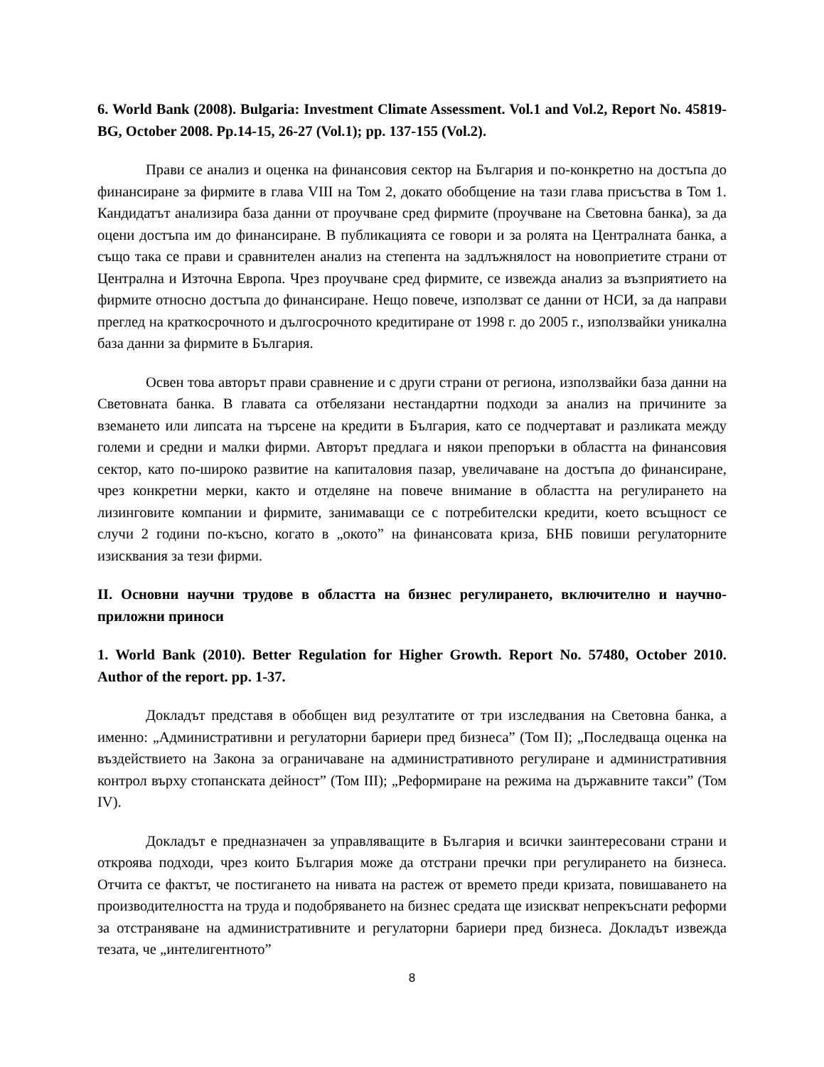6. World Bank (2008). Bulgaria: Investment Climate Assessment. Vol.1 and Vol.2, Report No. 45819-BG, October 2008. Pp.14-15, 26-27 (Vol.1); pp. 137-155 (Vol.2).
Прави се анализ и оценка на финансовия сектор на България и по-конкретно на достъпа до финансиране за фирмите в глава VIII на Том 2, докато обобщение на тази глава присъства в Том 1. Кандидатът анализира база данни от проучване сред фирмите (проучване на Световна банка), за да оцени достъпа им до финансиране. В публикацията се говори и за ролята на Централната банка, а също така се прави и сравнителен анализ на степента на задлъжнялост на новоприетите страни от Централна и Източна Европа. Чрез проучване сред фирмите, се извежда анализ за възприятието на фирмите относно достъпа до финансиране. Нещо повече, използват се данни от НСИ, за да направи преглед на краткосрочното и дългосрочното кредитиране от 1998 г. до 2005 г., използвайки уникална база данни за фирмите в България.
Освен това авторът прави сравнение и с други страни от региона, използвайки база данни на Световната банка. В главата са отбелязани нестандартни подходи за анализ на причините за вземането или липсата на търсене на кредити в България, като се подчертават и разликата между големи и средни и малки фирми. Авторът предлага и някои препоръки в областта на финансовия сектор, като по-широко развитие на капиталовия пазар, увеличаване на достъпа до финансиране, чрез конкретни мерки, както и отделяне на повече внимание в областта на регулирането на лизинговите компании и фирмите, занимаващи се с потребителски кредити, което всъщност се случи 2 години по-късно, когато в „окото” на финансовата криза, БНБ повиши регулаторните изисквания за тези фирми.
II. Основни научни трудове в областта на бизнес регулирането, включително и научно-приложни приноси
1. World Bank (2010). Better Regulation for Higher Growth. Report No. 57480, October 2010. Author of the report. pp. 1-37.
Докладът представя в обобщен вид резултатите от три изследвания на Световна банка, а именно: „Административни и регулаторни бариери пред бизнеса” (Том II); „Последваща оценка на въздействието на Закона за ограничаване на административното регулиране и административния контрол върху стопанската дейност” (Том III); „Реформиране на режима на държавните такси” (Том IV).
Докладът е предназначен за управляващите в България и всички заинтересовани страни и откроява подходи, чрез които България може да отстрани пречки при регулирането на бизнеса. Отчита се фактът, че постигането на нивата на растеж от времето преди кризата, повишаването на производителността на труда и подобряването на бизнес средата ще изискват непрекъснати реформи за отстраняване на административните и регулаторни бариери пред бизнеса. Докладът извежда тезата, че „интелигентното”
8